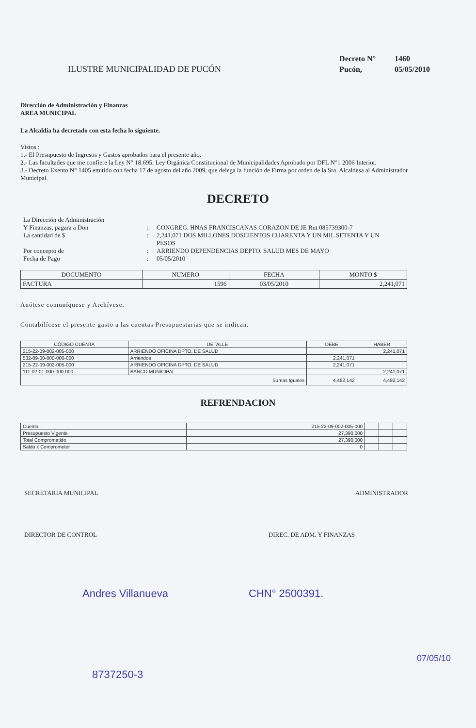ILUSTRE MUNICIPALIDAD DE PUCÓN
Decreto N° 1460
Pucón, 05/05/2010
Dirección de Administración y Finanzas
AREA MUNICIPAL
La Alcaldía ha decretado con esta fecha lo siguiente.
Vistos :
1.- El Presupuesto de Ingresos y Gastos aprobados para el presente año.
2.- Las facultades que me confiere la Ley N° 18.695. Ley Orgánica Constitucional de Municipalidades Aprobado por DFL N°1 2006 Interior.
3.- Decreto Exento N° 1405 emitido con fecha 17 de agosto del año 2009, que delega la función de Firma por orden de la Sra. Alcaldesa al Administrador Municipal.
DECRETO
La Dirección de Administración
Y Finanzas, pagara a Don
:
CONGREG. HNAS FRANCISCANAS CORAZON DE JE Rut 085739300-7
La cantidad de $
:
2,241,071 DOS MILLONES DOSCIENTOS CUARENTA Y UN MIL SETENTA Y UN PESOS
Por concepto de
:
ARRIENDO DEPENDENCIAS DEPTO. SALUD MES DE MAYO
Fecha de Pago
:
05/05/2010
| DOCUMENTO | NUMERO | FECHA | MONTO $ |
| --- | --- | --- | --- |
| FACTURA | 1596 | 03/05/2010 | 2,241,071 |
Anótese comuníquese y Archívese.
Contabilícese el presente gasto a las cuentas Presupuestarias que se indican.
| CÓDIGO CUENTA | DETALLE | DEBE | HABER |
| --- | --- | --- | --- |
| 215-22-09-002-005-000 | ARRIENDO OFICINA DPTO. DE SALUD | | 2,241,071 |
| 532-09-00-000-000-000 | Arriendos | 2,241,071 | |
| 215-22-09-002-005-000 | ARRIENDO OFICINA DPTO. DE SALUD | 2,241,071 | |
| 111-02-01-000-000-000 | BANCO MUNICIPAL | | 2,241,071 |
| Sumas Iguales | | 4,482,142 | 4,482,142 |
REFRENDACION
| Cuenta | 215-22-09-002-005-000 | | | |
| Presupuesto Vigente | 27,390,000 | | | |
| Total Comprometido | 27,390,000 | | | |
| Saldo x Comprometer | 0 | | | |
SECRETARIA MUNICIPAL ADMINISTRADOR
DIRECTOR DE CONTROL DIREC. DE ADM. Y FINANZAS
Andres Villanueva CHN° 2500391.
07/05/10
8737250-3